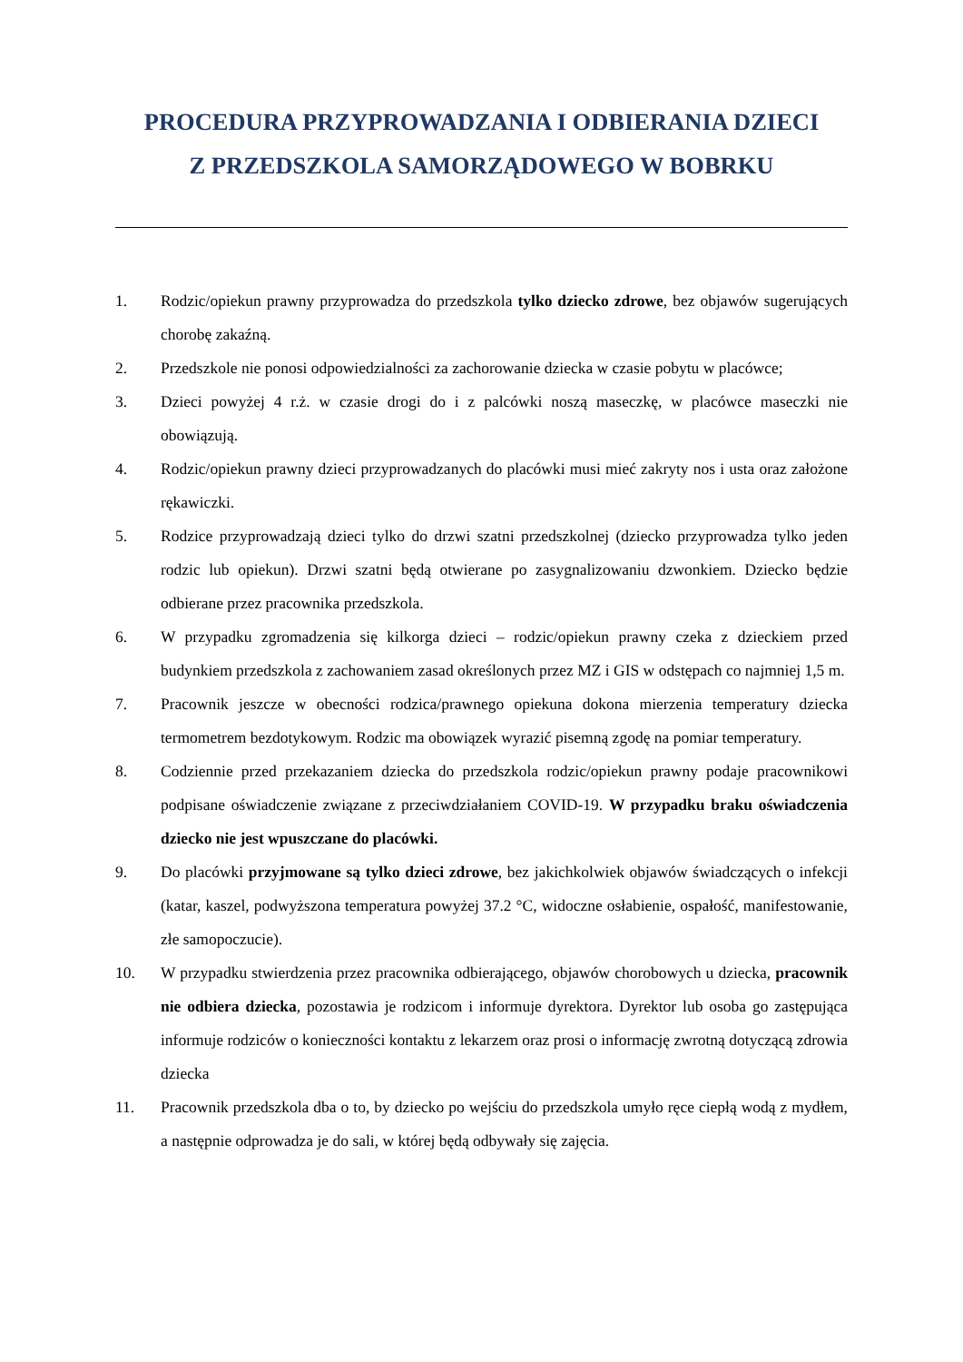PROCEDURA PRZYPROWADZANIA I ODBIERANIA DZIECI
Z PRZEDSZKOLA SAMORZĄDOWEGO W BOBRKU
1. Rodzic/opiekun prawny przyprowadza do przedszkola tylko dziecko zdrowe, bez objawów sugerujących chorobę zakaźną.
2. Przedszkole nie ponosi odpowiedzialności za zachorowanie dziecka w czasie pobytu w placówce;
3. Dzieci powyżej 4 r.ż. w czasie drogi do i z palcówki noszą maseczkę, w placówce maseczki nie obowiązują.
4. Rodzic/opiekun prawny dzieci przyprowadzanych do placówki musi mieć zakryty nos i usta oraz założone rękawiczki.
5. Rodzice przyprowadzają dzieci tylko do drzwi szatni przedszkolnej (dziecko przyprowadza tylko jeden rodzic lub opiekun). Drzwi szatni będą otwierane po zasygnalizowaniu dzwonkiem. Dziecko będzie odbierane przez pracownika przedszkola.
6. W przypadku zgromadzenia się kilkorga dzieci – rodzic/opiekun prawny czeka z dzieckiem przed budynkiem przedszkola z zachowaniem zasad określonych przez MZ i GIS w odstępach co najmniej 1,5 m.
7. Pracownik jeszcze w obecności rodzica/prawnego opiekuna dokona mierzenia temperatury dziecka termometrem bezdotykowym. Rodzic ma obowiązek wyrazić pisemną zgodę na pomiar temperatury.
8. Codziennie przed przekazaniem dziecka do przedszkola rodzic/opiekun prawny podaje pracownikowi podpisane oświadczenie związane z przeciwdziałaniem COVID-19. W przypadku braku oświadczenia dziecko nie jest wpuszczane do placówki.
9. Do placówki przyjmowane są tylko dzieci zdrowe, bez jakichkolwiek objawów świadczących o infekcji (katar, kaszel, podwyższona temperatura powyżej 37.2 °C, widoczne osłabienie, ospałość, manifestowanie, złe samopoczucie).
10. W przypadku stwierdzenia przez pracownika odbierającego, objawów chorobowych u dziecka, pracownik nie odbiera dziecka, pozostawia je rodzicom i informuje dyrektora. Dyrektor lub osoba go zastępująca informuje rodziców o konieczności kontaktu z lekarzem oraz prosi o informację zwrotną dotyczącą zdrowia dziecka
11. Pracownik przedszkola dba o to, by dziecko po wejściu do przedszkola umyło ręce ciepłą wodą z mydłem, a następnie odprowadza je do sali, w której będą odbywały się zajęcia.